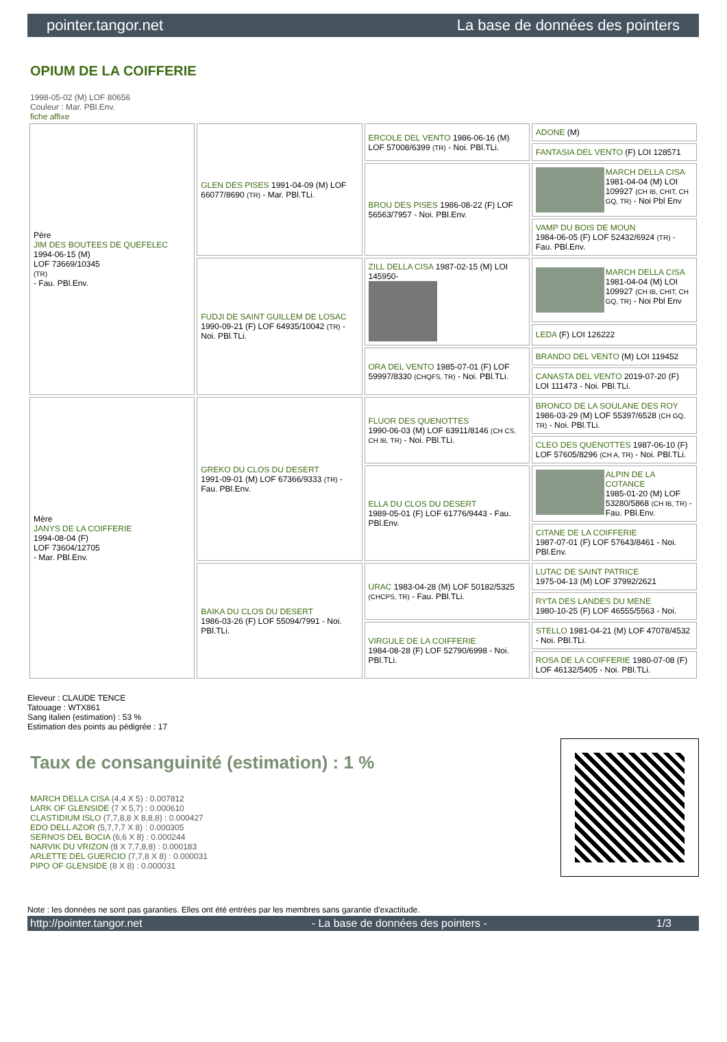pointer.tangor.net La base de données des pointers
OPIUM DE LA COIFFERIE
1998-05-02 (M) LOF 80656
Couleur : Mar. PBl.Env.
fiche affixe
| Père JIM DES BOUTEES DE QUEFELEC 1994-06-15 (M) LOF 73669/10345 (TR) - Fau. PBl.Env. | GLEN DES PISES 1991-04-09 (M) LOF 66077/8690 (TR) - Mar. PBl.TLi. | ERCOLE DEL VENTO 1986-06-16 (M) LOF 57008/6399 (TR) - Noi. PBl.TLi. | ADONE (M) |
| | | | FANTASIA DEL VENTO (F) LOI 128571 |
| | | BROU DES PISES 1986-08-22 (F) LOF 56563/7957 - Noi. PBl.Env. | MARCH DELLA CISA 1981-04-04 (M) LOI 109927 (CH IB, CHIT, CH GQ, TR) - Noi Pbl Env |
| | | | VAMP DU BOIS DE MOUN 1984-06-05 (F) LOF 52432/6924 (TR) - Fau. PBl.Env. |
| | FUDJI DE SAINT GUILLEM DE LOSAC 1990-09-21 (F) LOF 64935/10042 (TR) - Noi. PBl.TLi. | ZILL DELLA CISA 1987-02-15 (M) LOI 145950- | MARCH DELLA CISA 1981-04-04 (M) LOI 109927 (CH IB, CHIT, CH GQ, TR) - Noi Pbl Env |
| | | | LEDA (F) LOI 126222 |
| | | ORA DEL VENTO 1985-07-01 (F) LOF 59997/8330 (CHQFS, TR) - Noi. PBl.TLi. | BRANDO DEL VENTO (M) LOI 119452 |
| | | | CANASTA DEL VENTO 2019-07-20 (F) LOI 111473 - Noi. PBl.TLi. |
| Mère JANYS DE LA COIFFERIE 1994-08-04 (F) LOF 73604/12705 - Mar. PBl.Env. | GREKO DU CLOS DU DESERT 1991-09-01 (M) LOF 67366/9333 (TR) - Fau. PBl.Env. | FLUOR DES QUENOTTES 1990-06-03 (M) LOF 63911/8146 (CH CS, CH IB, TR) - Noi. PBl.TLi. | BRONCO DE LA SOULANE DES ROY 1986-03-29 (M) LOF 55397/6528 (CH GQ, TR) - Noi. PBl.TLi. |
| | | | CLEO DES QUENOTTES 1987-06-10 (F) LOF 57605/8296 (CH A, TR) - Noi. PBl.TLi. |
| | | ELLA DU CLOS DU DESERT 1989-05-01 (F) LOF 61776/9443 - Fau. PBl.Env. | ALPIN DE LA COTANCE 1985-01-20 (M) LOF 53280/5868 (CH IB, TR) - Fau. PBl.Env. |
| | | | CITANE DE LA COIFFERIE 1987-07-01 (F) LOF 57643/8461 - Noi. PBl.Env. |
| | BAIKA DU CLOS DU DESERT 1986-03-26 (F) LOF 55094/7991 - Noi. PBl.TLi. | URAC 1983-04-28 (M) LOF 50182/5325 (CHCPS, TR) - Fau. PBl.TLi. | LUTAC DE SAINT PATRICE 1975-04-13 (M) LOF 37992/2621 |
| | | | RYTA DES LANDES DU MENE 1980-10-25 (F) LOF 46555/5563 - Noi. |
| | | VIRGULE DE LA COIFFERIE 1984-08-28 (F) LOF 52790/6998 - Noi. PBl.TLi. | STELLO 1981-04-21 (M) LOF 47078/4532 - Noi. PBl.TLi. |
| | | | ROSA DE LA COIFFERIE 1980-07-08 (F) LOF 46132/5405 - Noi. PBl.TLi. |
Eleveur : CLAUDE TENCE
Tatouage : WTX861
Sang italien (estimation) : 53 %
Estimation des points au pédigrée : 17
Taux de consanguinité (estimation) : 1 %
MARCH DELLA CISA (4,4 X 5) : 0.007812
LARK OF GLENSIDE (7 X 5,7) : 0.000610
CLASTIDIUM ISLO (7,7,8,8 X 8,8,8) : 0.000427
EDO DELL AZOR (5,7,7,7 X 8) : 0.000305
SERNOS DEL BOCIA (6,6 X 8) : 0.000244
NARVIK DU VRIZON (8 X 7,7,8,8) : 0.000183
ARLETTE DEL GUERCIO (7,7,8 X 8) : 0.000031
PIPO OF GLENSIDE (8 X 8) : 0.000031
Note : les données ne sont pas garanties. Elles ont été entrées par les membres sans garantie d'exactitude.
http://pointer.tangor.net - La base de données des pointers - 1/3